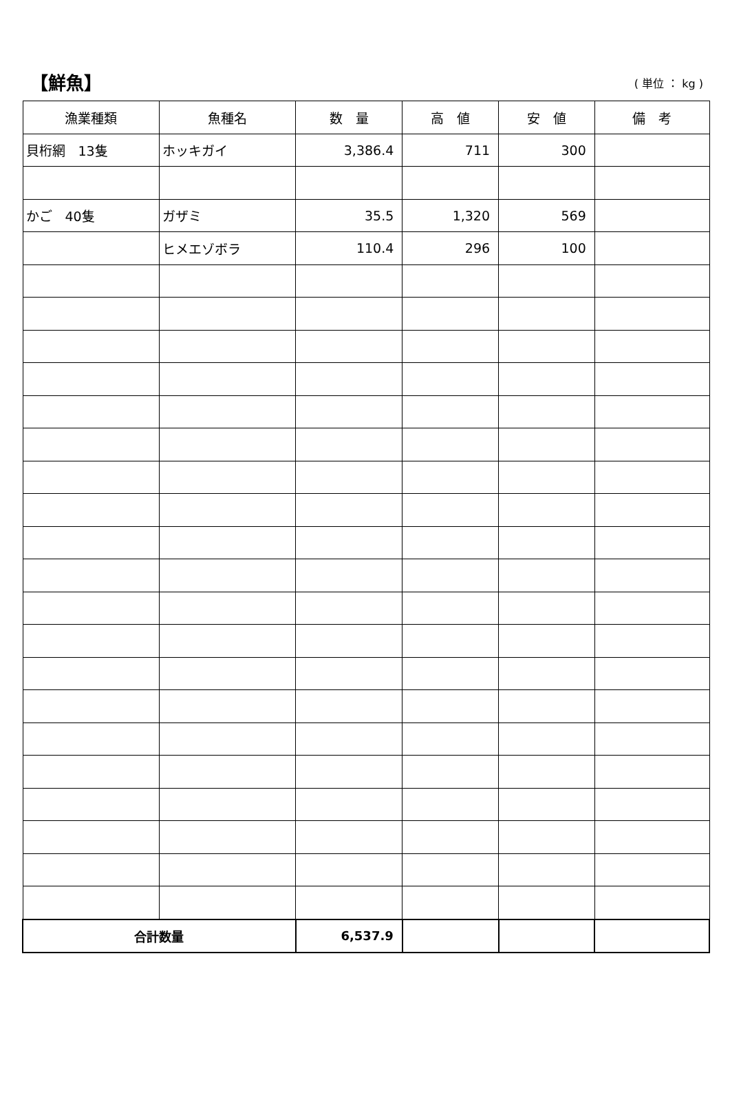【鮮魚】 ( 単位 ： kg )
| 漁業種類 | 魚種名 | 数 量 | 高 値 | 安 値 | 備 考 |
| --- | --- | --- | --- | --- | --- |
| 貝桁網 13隻 | ホッキガイ | 3,386.4 | 711 | 300 | |
| かご 40隻 | ガザミ | 35.5 | 1,320 | 569 | |
| | ヒメエゾボラ | 110.4 | 296 | 100 | |
| 合計数量 | | 6,537.9 | | | |